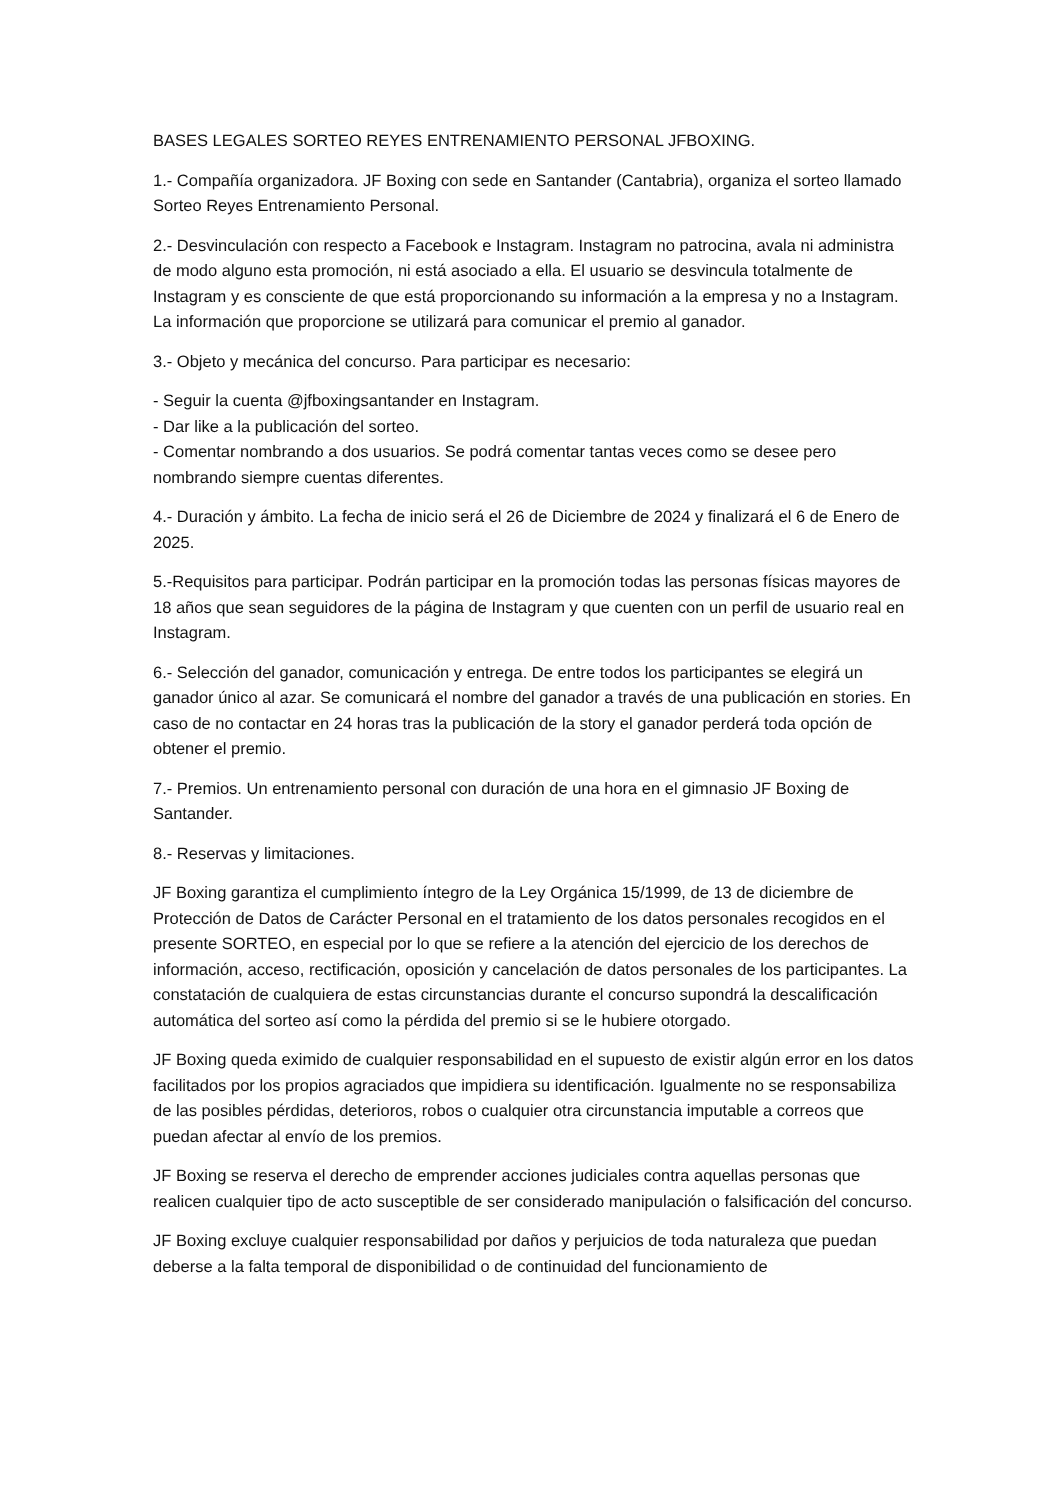BASES LEGALES SORTEO REYES ENTRENAMIENTO PERSONAL JFBOXING.
1.- Compañía organizadora. JF Boxing con sede en Santander (Cantabria), organiza el sorteo llamado Sorteo Reyes Entrenamiento Personal.
2.- Desvinculación con respecto a Facebook e Instagram. Instagram no patrocina, avala ni administra de modo alguno esta promoción, ni está asociado a ella. El usuario se desvincula totalmente de Instagram y es consciente de que está proporcionando su información a la empresa y no a Instagram. La información que proporcione se utilizará para comunicar el premio al ganador.
3.- Objeto y mecánica del concurso. Para participar es necesario:
- Seguir la cuenta @jfboxingsantander en Instagram.
- Dar like a la publicación del sorteo.
- Comentar nombrando a dos usuarios. Se podrá comentar tantas veces como se desee pero nombrando siempre cuentas diferentes.
4.- Duración y ámbito. La fecha de inicio será el 26 de Diciembre de 2024 y finalizará el 6 de Enero de 2025.
5.-Requisitos para participar. Podrán participar en la promoción todas las personas físicas mayores de 18 años que sean seguidores de la página de Instagram y que cuenten con un perfil de usuario real en Instagram.
6.- Selección del ganador, comunicación y entrega. De entre todos los participantes se elegirá un ganador único al azar. Se comunicará el nombre del ganador a través de una publicación en stories. En caso de no contactar en 24 horas tras la publicación de la story el ganador perderá toda opción de obtener el premio.
7.- Premios. Un entrenamiento personal con duración de una hora en el gimnasio JF Boxing de Santander.
8.- Reservas y limitaciones.
JF Boxing garantiza el cumplimiento íntegro de la Ley Orgánica 15/1999, de 13 de diciembre de Protección de Datos de Carácter Personal en el tratamiento de los datos personales recogidos en el presente SORTEO, en especial por lo que se refiere a la atención del ejercicio de los derechos de información, acceso, rectificación, oposición y cancelación de datos personales de los participantes. La constatación de cualquiera de estas circunstancias durante el concurso supondrá la descalificación automática del sorteo así como la pérdida del premio si se le hubiere otorgado.
JF Boxing queda eximido de cualquier responsabilidad en el supuesto de existir algún error en los datos facilitados por los propios agraciados que impidiera su identificación. Igualmente no se responsabiliza de las posibles pérdidas, deterioros, robos o cualquier otra circunstancia imputable a correos que puedan afectar al envío de los premios.
JF Boxing se reserva el derecho de emprender acciones judiciales contra aquellas personas que realicen cualquier tipo de acto susceptible de ser considerado manipulación o falsificación del concurso.
JF Boxing excluye cualquier responsabilidad por daños y perjuicios de toda naturaleza que puedan deberse a la falta temporal de disponibilidad o de continuidad del funcionamiento de